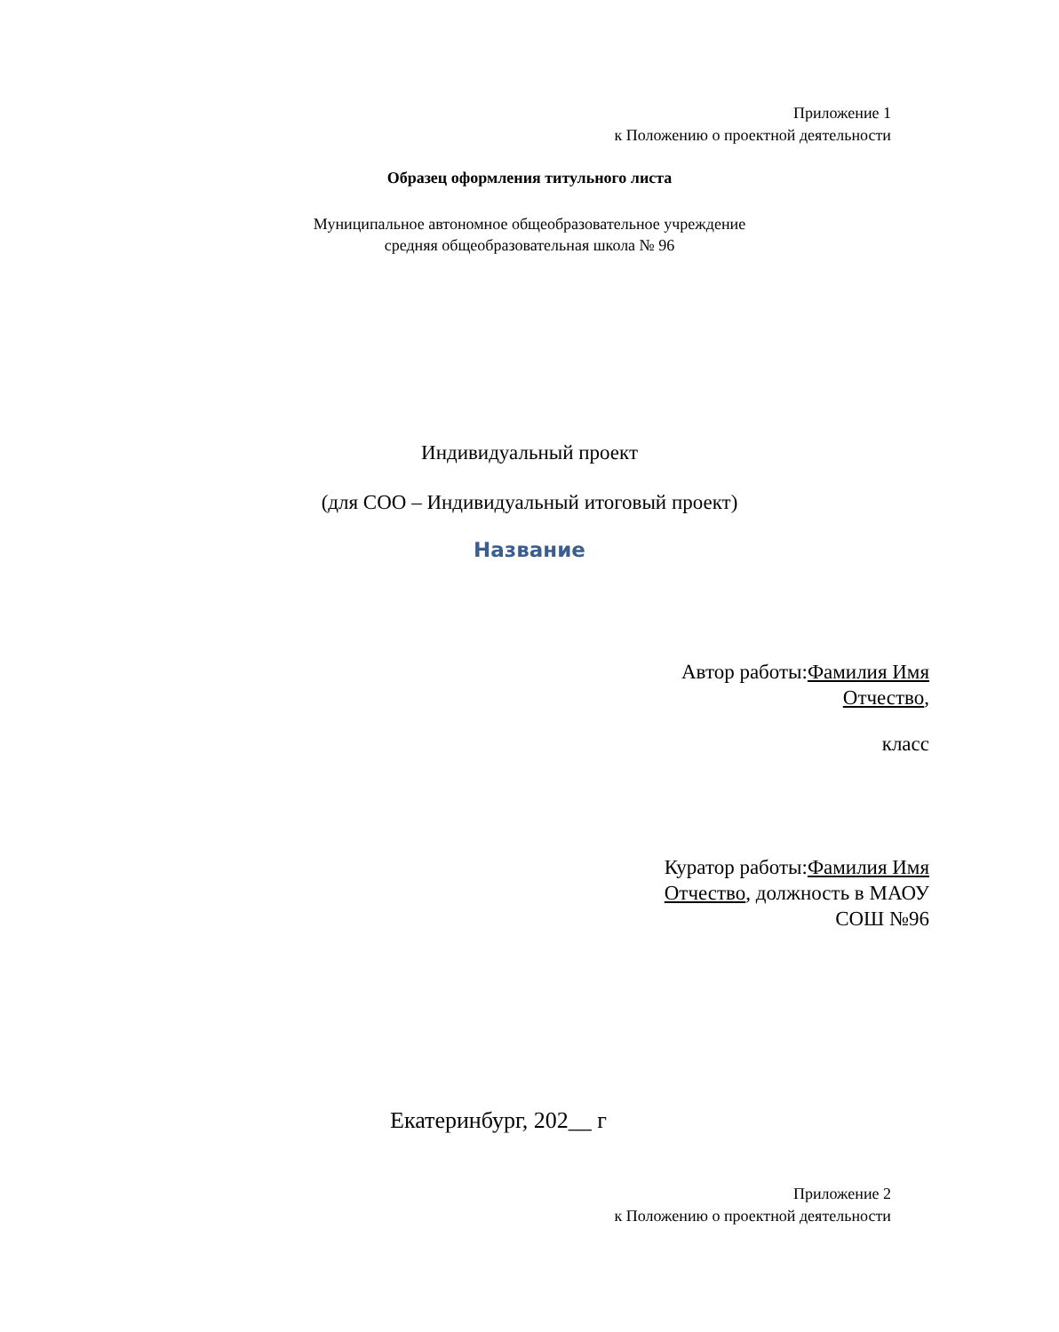Приложение 1
к Положению о проектной деятельности
Образец оформления титульного листа
Муниципальное автономное общеобразовательное учреждение
средняя общеобразовательная школа № 96
Индивидуальный проект
(для СОО – Индивидуальный итоговый проект)
Название
Автор работы:Фамилия Имя Отчество,
класс
Куратор работы:Фамилия Имя Отчество, должность в МАОУ СОШ №96
Екатеринбург, 202__ г
Приложение 2
к Положению о проектной деятельности